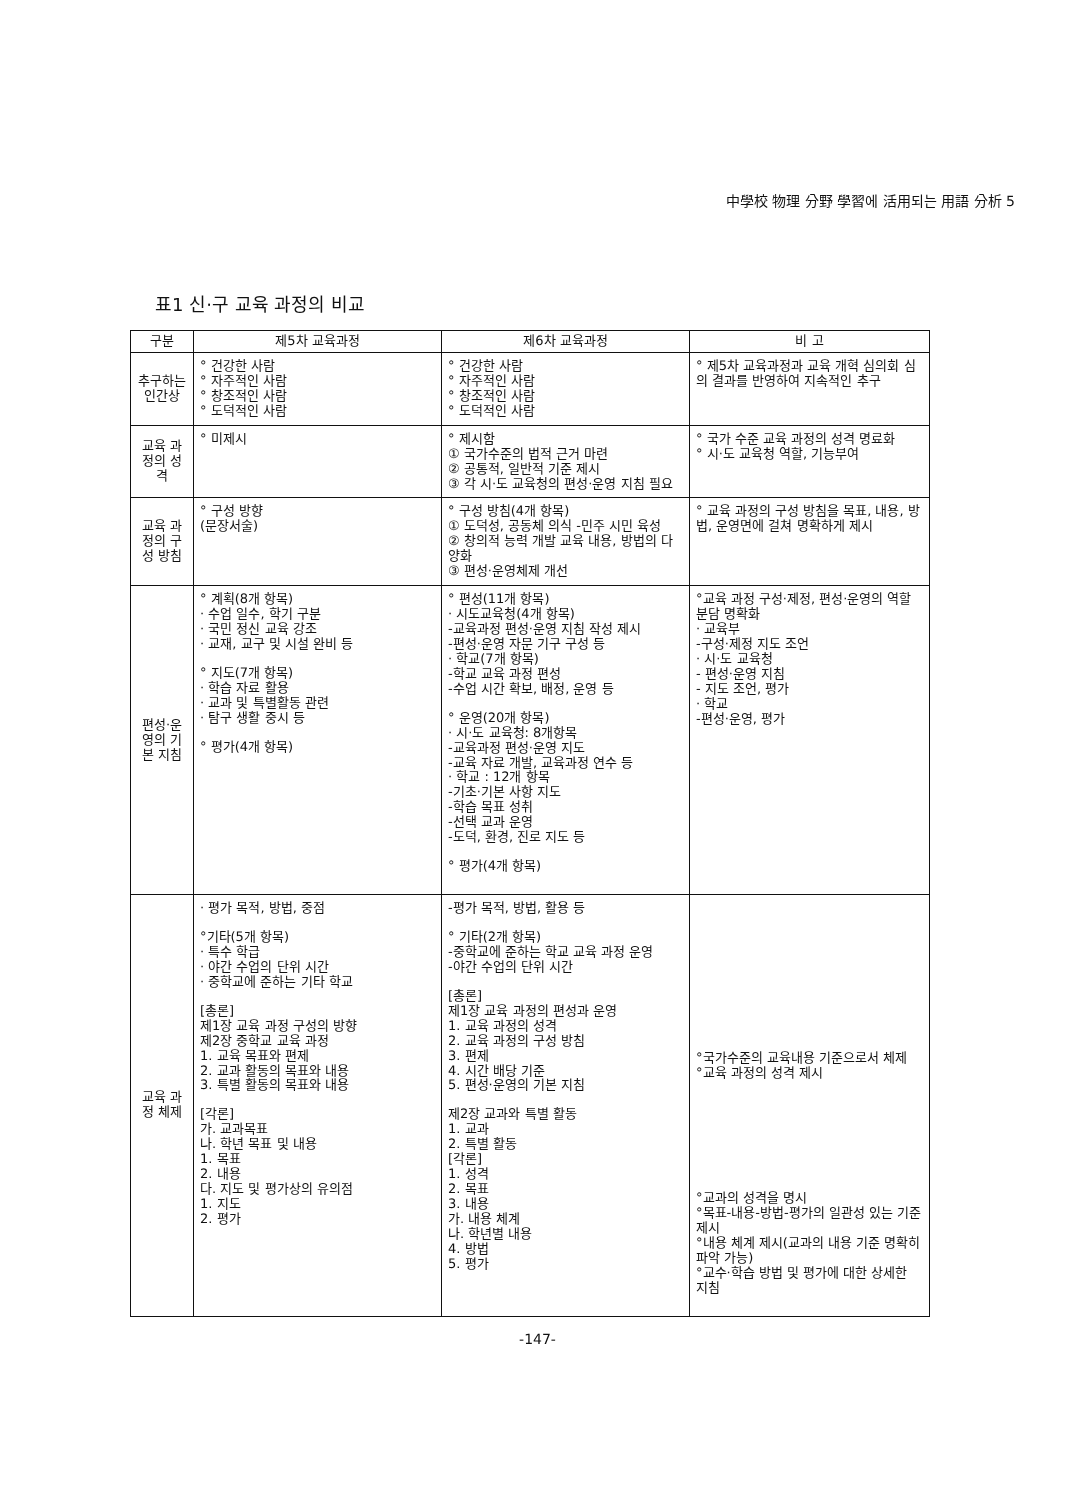中學校 物理 分野 學習에 活用되는 用語 分析 5
표1 신·구 교육 과정의 비교
| 구분 | 제5차 교육과정 | 제6차 교육과정 | 비 고 |
| --- | --- | --- | --- |
| 추구하는 인간상 | ° 건강한 사람 ° 자주적인 사람 ° 창조적인 사람 ° 도덕적인 사람 | ° 건강한 사람 ° 자주적인 사람 ° 창조적인 사람 ° 도덕적인 사람 | ° 제5차 교육과정과 교육 개혁 심의회 심의 결과를 반영하여 지속적인 추구 |
| 교육 과정의 성격 | ° 미제시 | ° 제시함 ① 국가수준의 법적 근거 마련 ② 공통적, 일반적 기준 제시 ③ 각 시·도 교육청의 편성·운영 지침 필요 | ° 국가 수준 교육 과정의 성격 명료화 ° 시·도 교육청 역할, 기능부여 |
| 교육 과정의 구성 방침 | ° 구성 방향 (문장서술) | ° 구성 방침(4개 항목) ① 도덕성, 공동체 의식 -민주 시민 육성 ② 창의적 능력 개발 교육 내용, 방법의 다양화 ③ 편성·운영체제 개선 | ° 교육 과정의 구성 방침을 목표, 내용, 방법, 운영면에 걸쳐 명확하게 제시 |
| 편성·운영의 기본 지침 | ° 계획(8개 항목) · 수업 일수, 학기 구분 · 국민 정신 교육 강조 · 교재, 교구 및 시설 완비 등 ° 지도(7개 항목) · 학습 자료 활용 · 교과 및 특별활동 관련 · 탐구 생활 중시 등 ° 평가(4개 항목) | ° 편성(11개 항목) · 시도교육청(4개 항목) -교육과정 편성·운영 지침 작성 제시 -편성·운영 자문 기구 구성 등 · 학교(7개 항목) -학교 교육 과정 편성 -수업 시간 확보, 배정, 운영 등 ° 운영(20개 항목) · 시·도 교육청: 8개항목 -교육과정 편성·운영 지도 -교육 자료 개발, 교육과정 연수 등 · 학교 : 12개 항목 -기초·기본 사항 지도 -학습 목표 성취 -선택 교과 운영 -도덕, 환경, 진로 지도 등 ° 평가(4개 항목) | °교육 과정 구성·제정, 편성·운영의 역할 분담 명확화 · 교육부 -구성·제정 지도 조언 · 시·도 교육청 - 편성·운영 지침 - 지도 조언, 평가 · 학교 -편성·운영, 평가 |
| 교육 과정 체제 | · 평가 목적, 방법, 중점 °기타(5개 항목) · 특수 학급 · 야간 수업의 단위 시간 · 중학교에 준하는 기타 학교 [총론] 제1장 교육 과정 구성의 방향 제2장 중학교 교육 과정 1. 교육 목표와 편제 2. 교과 활동의 목표와 내용 3. 특별 활동의 목표와 내용 [각론] 가. 교과목표 나. 학년 목표 및 내용 1. 목표 2. 내용 다. 지도 및 평가상의 유의점 1. 지도 2. 평가 | -평가 목적, 방법, 활용 등 ° 기타(2개 항목) -중학교에 준하는 학교 교육 과정 운영 -야간 수업의 단위 시간 [총론] 제1장 교육 과정의 편성과 운영 1. 교육 과정의 성격 2. 교육 과정의 구성 방침 3. 편제 4. 시간 배당 기준 5. 편성·운영의 기본 지침 제2장 교과와 특별 활동 1. 교과 2. 특별 활동 [각론] 1. 성격 2. 목표 3. 내용 가. 내용 체계 나. 학년별 내용 4. 방법 5. 평가 | °국가수준의 교육내용 기준으로서 체제 °교육 과정의 성격 제시 °교과의 성격을 명시 °목표-내용-방법-평가의 일관성 있는 기준 제시 °내용 체계 제시(교과의 내용 기준 명확히 파악 가능) °교수·학습 방법 및 평가에 대한 상세한 지침 |
-147-